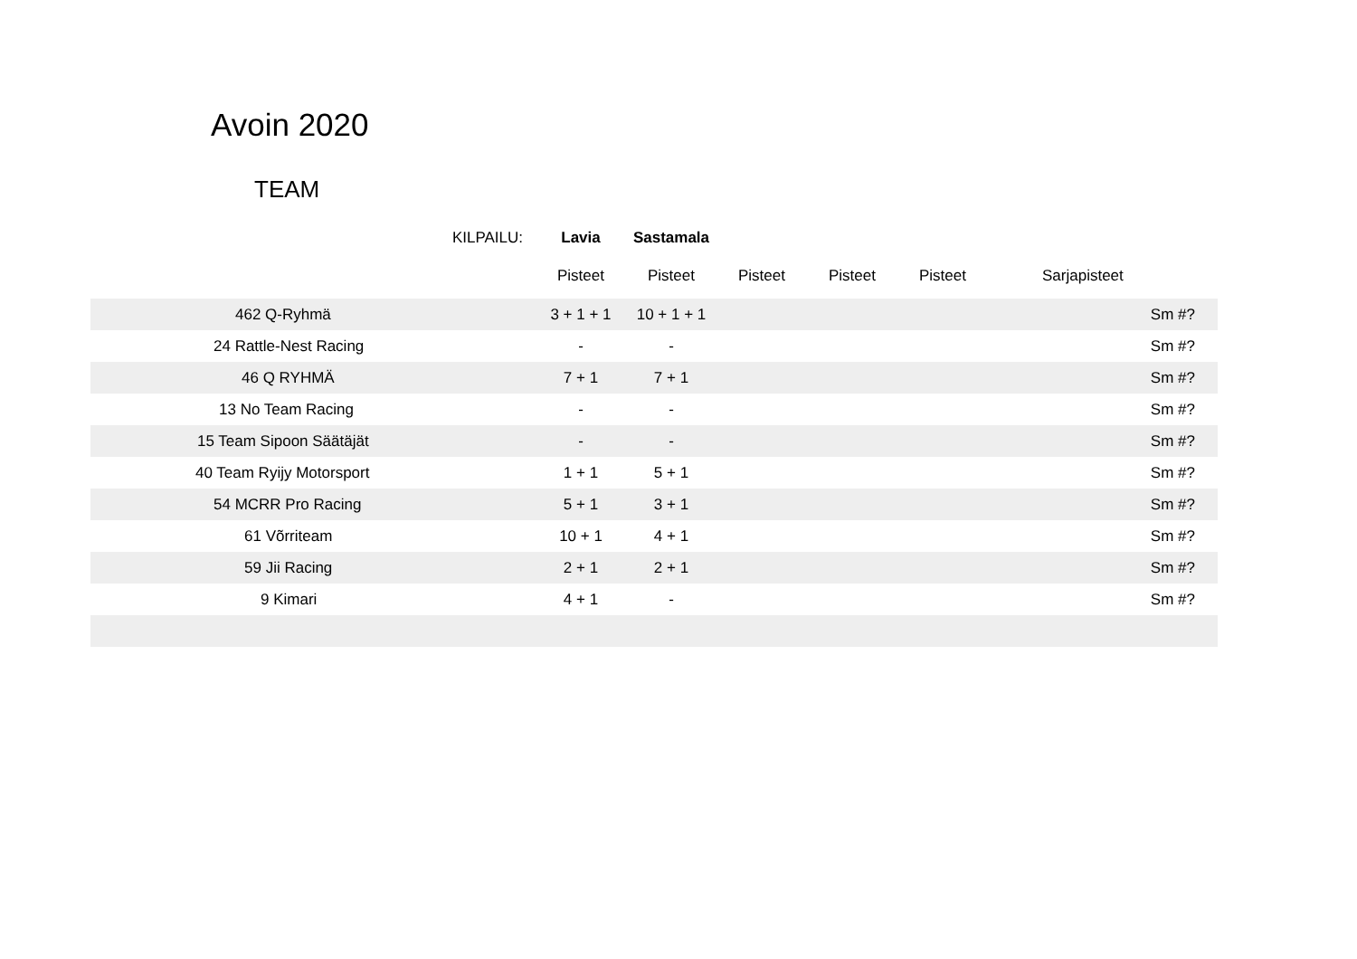Avoin 2020
TEAM
| | KILPAILU: | Lavia | Sastamala | | | | |
| | | Pisteet | Pisteet | Pisteet | Pisteet | Pisteet | Sarjapisteet |
| 462 Q-Ryhmä | | 3 + 1 + 1 | 10 + 1 + 1 | | | | Sm #? |
| 24 Rattle-Nest Racing | | - | - | | | | Sm #? |
| 46 Q RYHMÄ | | 7 + 1 | 7 + 1 | | | | Sm #? |
| 13 No Team Racing | | - | - | | | | Sm #? |
| 15 Team Sipoon Säätäjät | | - | - | | | | Sm #? |
| 40 Team Ryijy Motorsport | | 1 + 1 | 5 + 1 | | | | Sm #? |
| 54 MCRR Pro Racing | | 5 + 1 | 3 + 1 | | | | Sm #? |
| 61 Võrriteam | | 10 + 1 | 4 + 1 | | | | Sm #? |
| 59 Jii Racing | | 2 + 1 | 2 + 1 | | | | Sm #? |
| 9 Kimari | | 4 + 1 | - | | | | Sm #? |